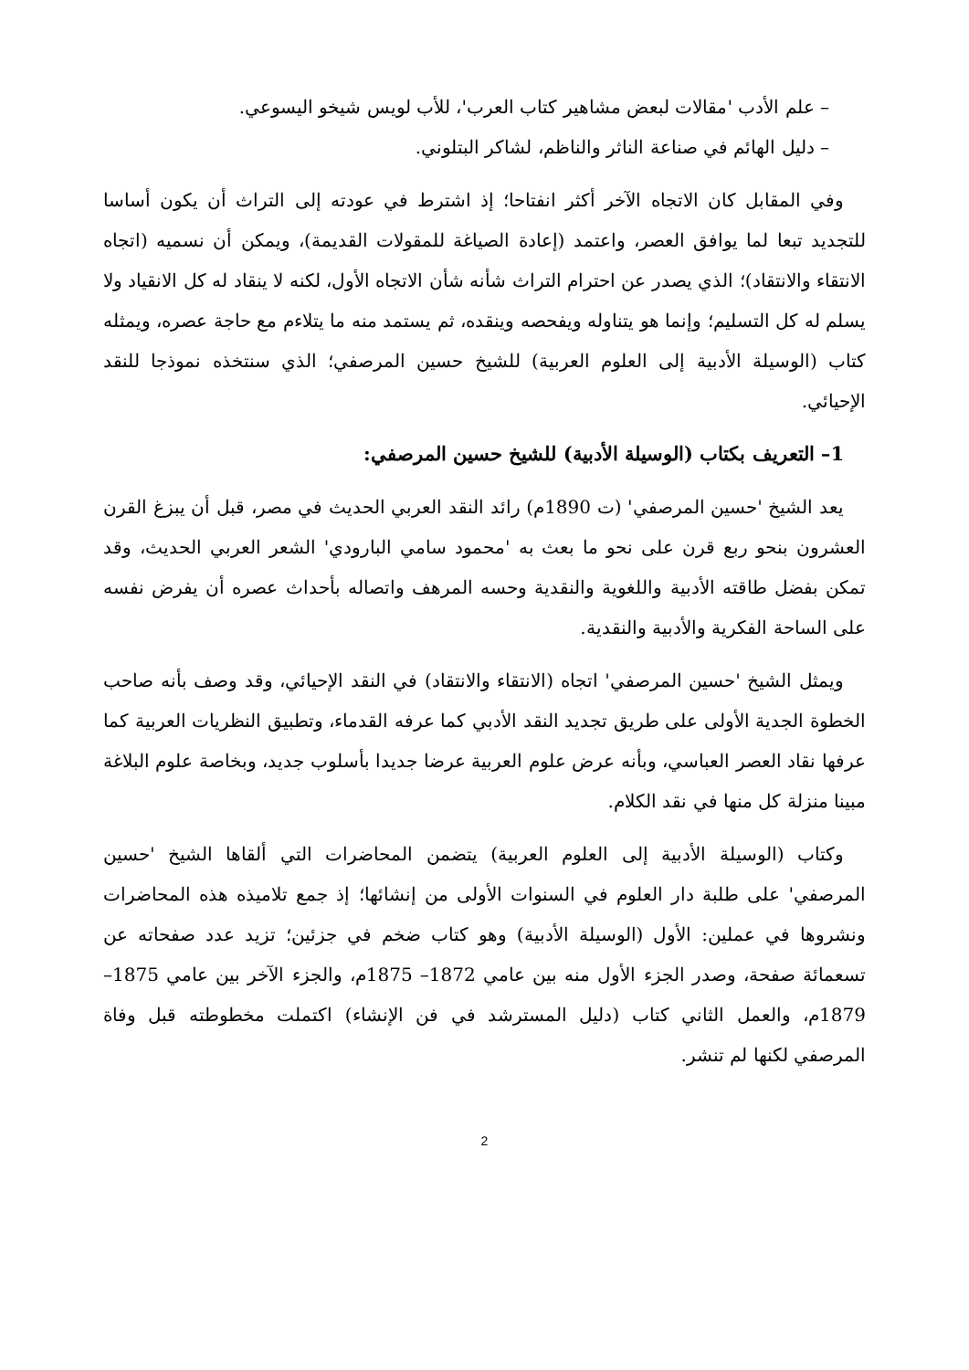– علم الأدب 'مقالات لبعض مشاهير كتاب العرب'، للأب لويس شيخو اليسوعي.
– دليل الهائم في صناعة الناثر والناظم، لشاكر البتلوني.
وفي المقابل كان الاتجاه الآخر أكثر انفتاحا؛ إذ اشترط في عودته إلى التراث أن يكون أساسا للتجديد تبعا لما يوافق العصر، واعتمد (إعادة الصياغة للمقولات القديمة)، ويمكن أن نسميه (اتجاه الانتقاء والانتقاد)؛ الذي يصدر عن احترام التراث شأنه شأن الاتجاه الأول، لكنه لا ينقاد له كل الانقياد ولا يسلم له كل التسليم؛ وإنما هو يتناوله ويفحصه وينقده، ثم يستمد منه ما يتلاءم مع حاجة عصره، ويمثله كتاب (الوسيلة الأدبية إلى العلوم العربية) للشيخ حسين المرصفي؛ الذي سنتخذه نموذجا للنقد الإحيائي.
1– التعريف بكتاب (الوسيلة الأدبية) للشيخ حسين المرصفي:
يعد الشيخ 'حسين المرصفي' (ت 1890م) رائد النقد العربي الحديث في مصر، قبل أن يبزغ القرن العشرون بنحو ربع قرن على نحو ما بعث به 'محمود سامي البارودي' الشعر العربي الحديث، وقد تمكن بفضل طاقته الأدبية واللغوية والنقدية وحسه المرهف واتصاله بأحداث عصره أن يفرض نفسه على الساحة الفكرية والأدبية والنقدية.
ويمثل الشيخ 'حسين المرصفي' اتجاه (الانتقاء والانتقاد) في النقد الإحيائي، وقد وصف بأنه صاحب الخطوة الجدية الأولى على طريق تجديد النقد الأدبي كما عرفه القدماء، وتطبيق النظريات العربية كما عرفها نقاد العصر العباسي، وبأنه عرض علوم العربية عرضا جديدا بأسلوب جديد، وبخاصة علوم البلاغة مبينا منزلة كل منها في نقد الكلام.
وكتاب (الوسيلة الأدبية إلى العلوم العربية) يتضمن المحاضرات التي ألقاها الشيخ 'حسين المرصفي' على طلبة دار العلوم في السنوات الأولى من إنشائها؛ إذ جمع تلاميذه هذه المحاضرات ونشروها في عملين: الأول (الوسيلة الأدبية) وهو كتاب ضخم في جزئين؛ تزيد عدد صفحاته عن تسعمائة صفحة، وصدر الجزء الأول منه بين عامي 1872– 1875م، والجزء الآخر بين عامي 1875– 1879م، والعمل الثاني كتاب (دليل المسترشد في فن الإنشاء) اكتملت مخطوطته قبل وفاة المرصفي لكنها لم تنشر.
2